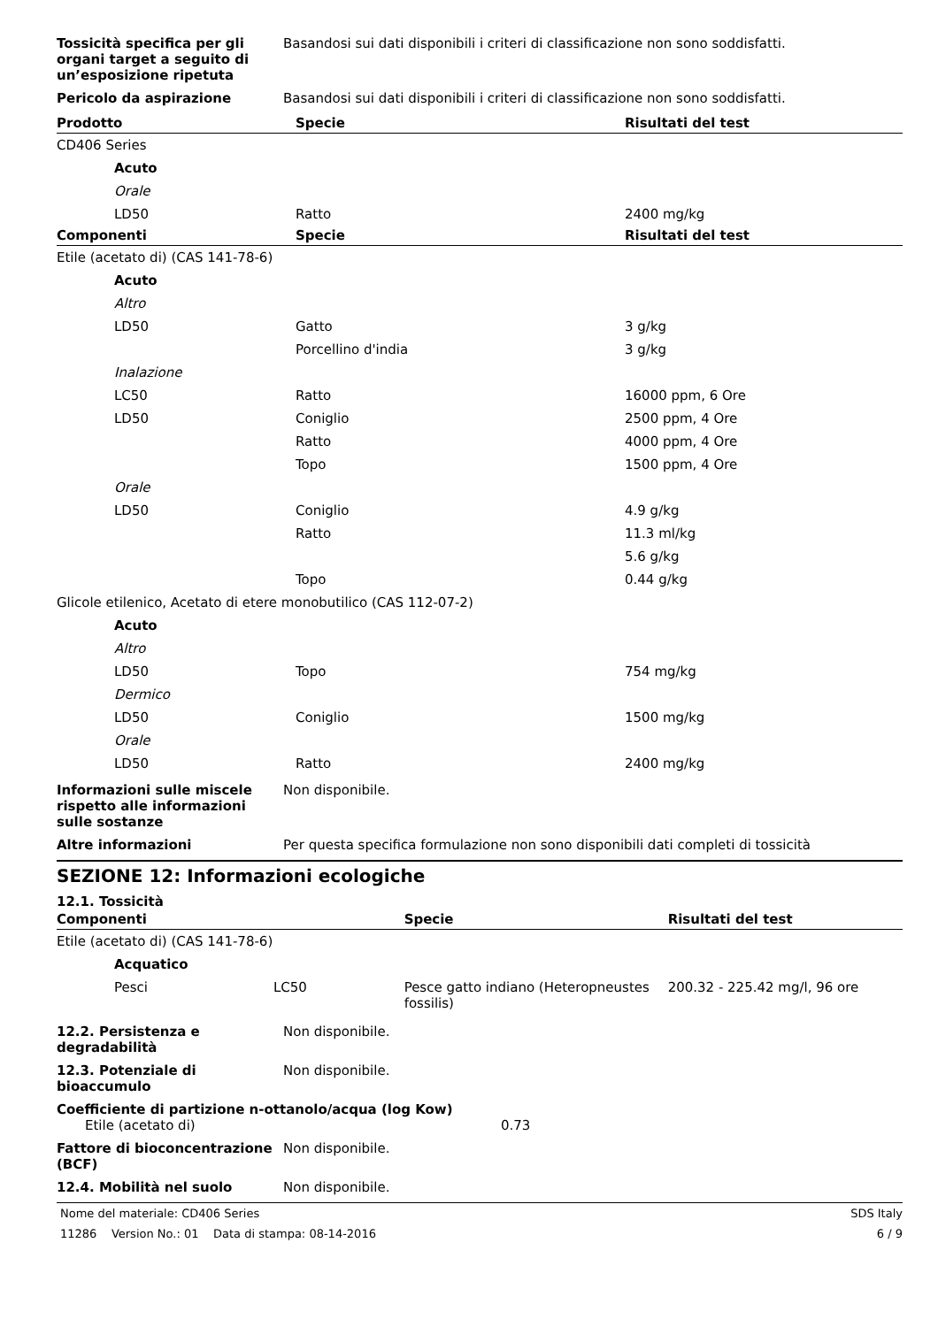Tossicità specifica per gli organi target a seguito di un’esposizione ripetuta
Basandosi sui dati disponibili i criteri di classificazione non sono soddisfatti.
Pericolo da aspirazione Basandosi sui dati disponibili i criteri di classificazione non sono soddisfatti.
| Prodotto | Specie | Risultati del test |
| --- | --- | --- |
| CD406 Series | | |
| Acuto | | |
| Orale | | |
| LD50 | Ratto | 2400 mg/kg |
| Componenti | Specie | Risultati del test |
| Etile (acetato di) (CAS 141-78-6) | | |
| Acuto | | |
| Altro | | |
| LD50 | Gatto | 3 g/kg |
| | Porcellino d'india | 3 g/kg |
| Inalazione | | |
| LC50 | Ratto | 16000 ppm, 6 Ore |
| LD50 | Coniglio | 2500 ppm, 4 Ore |
| | Ratto | 4000 ppm, 4 Ore |
| | Topo | 1500 ppm, 4 Ore |
| Orale | | |
| LD50 | Coniglio | 4.9 g/kg |
| | Ratto | 11.3 ml/kg |
| | | 5.6 g/kg |
| | Topo | 0.44 g/kg |
| Glicole etilenico, Acetato di etere monobutilico (CAS 112-07-2) | | |
| Acuto | | |
| Altro | | |
| LD50 | Topo | 754 mg/kg |
| Dermico | | |
| LD50 | Coniglio | 1500 mg/kg |
| Orale | | |
| LD50 | Ratto | 2400 mg/kg |
Informazioni sulle miscele rispetto alle informazioni sulle sostanze
Non disponibile.
Altre informazioni Per questa specifica formulazione non sono disponibili dati completi di tossicità
SEZIONE 12: Informazioni ecologiche
12.1. Tossicità
| Componenti | | Specie | Risultati del test |
| --- | --- | --- | --- |
| Etile (acetato di) (CAS 141-78-6) | | | |
| Acquatico | | | |
| Pesci | LC50 | Pesce gatto indiano (Heteropneustes fossilis) | 200.32 - 225.42 mg/l, 96 ore |
12.2. Persistenza e degradabilità
Non disponibile.
12.3. Potenziale di bioaccumulo
Non disponibile.
Coefficiente di partizione n-ottanolo/acqua (log Kow)
Etile (acetato di) 0.73
Fattore di bioconcentrazione (BCF)
Non disponibile.
12.4. Mobilità nel suolo Non disponibile.
Nome del materiale: CD406 Series SDS Italy
11286 Version No.: 01 Data di stampa: 08-14-2016 6 / 9